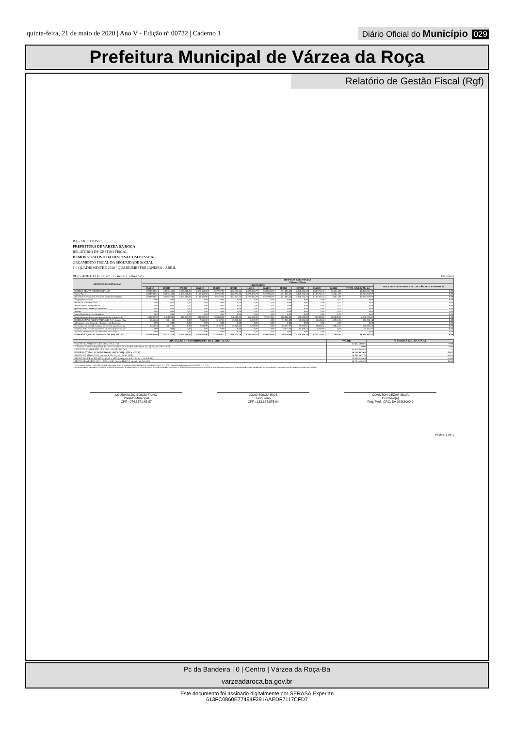quinta-feira, 21 de maio de 2020 | Ano V - Edição nº 00722 | Caderno 1
Diário Oficial do Município 029
Prefeitura Municipal de Várzea da Roça
Relatório de Gestão Fiscal (Rgf)
BA - EXECUTIVO
PREFEITURA DE VARZEA DA ROÇA
RELATÓRIO DE GESTÃO FISCAL
DEMONSTRATIVO DA DESPESA COM PESSOAL
ORÇAMENTO FISCAL DA SEGURIDADE SOCIAL
1o. QUADRIMESTRE 2020 / QUADRIMESTRE JANEIRO - ABRIL
RGF - ANEXO 1 (LRF, art . 55, inciso I, alínea "a") Em Reais
| DESPESAS COM PESSOAL | DESPESAS EXECUTADAS Últimos 12 Meses | | | | | | | | | | | | | |
| --- | --- | --- | --- | --- | --- | --- | --- | --- | --- | --- | --- | --- | --- | --- |
| | LIQUIDADAS | | | | | | | | | | | | | INSCRITAS EM RESTOS A PAGAR NÃO PROCESSADOS (b) |
| | 05/2019 | 06/2019 | 07/2019 | 08/2019 | 09/2019 | 10/2019 | 11/2019 | 12/2019 | 01/2020 | 02/2020 | 03/2020 | 04/2020 | TOTAL (ÚLT. 12 M.) (a) | |
| DESPESA BRUTA COM PESSOAL (I) | 1.939.989,51 | 1.400.146,86 | 1.391.511,85 | 1.422.463,98 | 1.537.737,02 | 1.413.373,34 | 1.529.962,79 | 2.599.260,48 | 1.371.085,33 | 1.276.723,22 | 1.316.762,43 | 1.258.814,99 | 18.457.831,79 | 0,00 |
| Pessoal Ativo | 1.699.989,51 | 1.160.146,86 | 1.151.511,85 | 1.182.463,98 | 1.187.737,02 | 1.172.873,34 | 1.175.962,79 | 2.226.985,66 | 1.251.085,33 | 1.156.723,22 | 1.196.762,43 | 1.138.814,98 | 15.701.056,97 | 0,00 |
| Vencimentos, Vantagens e Out ras Despesas Variáveis | 1.699.989,51 | 1.160.146,86 | 1.151.511,85 | 1.182.463,98 | 1.187.737,02 | 1.172.873,34 | 1.175.962,79 | 2.226.985,66 | 1.251.085,33 | 1.156.723,22 | 1.196.762,43 | 1.138.814,98 | 15.701.056,97 | 0,00 |
| Obrigações Patronais | 0,00 | 0,00 | 0,00 | 0,00 | 0,00 | 0,00 | 0,00 | 0,00 | 0,00 | 0,00 | 0,00 | 0,00 | 0,00 | 0,00 |
| Benefícios Previdenciários | 0,00 | 0,00 | 0,00 | 0,00 | 0,00 | 0,00 | 0,00 | 0,00 | 0,00 | 0,00 | 0,00 | 0,00 | 0,00 | 0,00 |
| Pessoal Inativo e Pensionistas | 0,00 | 0,00 | 0,00 | 0,00 | 0,00 | 0,00 | 0,00 | 0,00 | 0,00 | 0,00 | 0,00 | 0,00 | 0,00 | 0,00 |
| Aposentadorias, Reserva e Reformas | 0,00 | 0,00 | 0,00 | 0,00 | 0,00 | 0,00 | 0,00 | 0,00 | 0,00 | 0,00 | 0,00 | 0,00 | 0,00 | 0,00 |
| Pensões | 0,00 | 0,00 | 0,00 | 0,00 | 0,00 | 0,00 | 0,00 | 0,00 | 0,00 | 0,00 | 0,00 | 0,00 | 0,00 | 0,00 |
| Outros Benefícios Previdenciários | 0,00 | 0,00 | 0,00 | 0,00 | 0,00 | 0,00 | 0,00 | 0,00 | 0,00 | 0,00 | 0,00 | 0,00 | 0,00 | 0,00 |
| Outras despesas de pessoal decorrentes de contratos de | 240.000,00 | 240.000,00 | 240.000,00 | 240.000,00 | 350.000,00 | 240.500,00 | 354.000,00 | 372.274,82 | 200.000,00 | 200.000,00 | 200.000,00 | 200.000,00 | 2.756.774,82 | 0,00 |
| DESPESAS NÃO COMPUTADAS (II) (§ 1º do art . 19 da | 3.353,53 | 3.011,38 | 0,00 | 7.596,92 | 3.167,65 | 17.038,64 | 5.268,97 | 0,00 | 71.955,29 | 49.784,04 | 61.639,38 | 40.912,34 | 263.728,14 | 0,00 |
| Indenizações por Demissão e Incentivos à Demissão | 0,00 | 0,00 | 0,00 | 0,00 | 0,00 | 0,00 | 0,00 | 0,00 | 0,00 | 0,00 | 0,00 | 0,00 | 0,00 | 0,00 |
| Decorrentes de Decisão Judicial de período anterior ao da | 3.353,53 | 3.011,38 | 0,00 | 7.596,92 | 3.167,65 | 17.038,64 | 5.268,97 | 0,00 | 62.377,37 | 38.605,91 | 59.033,52 | 40.912,34 | 240.366,23 | 0,00 |
| Despesas de Exercícios Anteriores de período anterior ao | 0,00 | 0,00 | 0,00 | 0,00 | 0,00 | 0,00 | 0,00 | 0,00 | 9.577,92 | 11.178,13 | 2.605,86 | 0,00 | 23.361,91 | 0,00 |
| Inativos e Pensionistas com Recursos Vinculados | 0,00 | 0,00 | 0,00 | 0,00 | 0,00 | 0,00 | 0,00 | 0,00 | 0,00 | 0,00 | 0,00 | 0,00 | 0,00 | 0,00 |
| DESPESA LÍQUIDA COM PESSOAL (III) = (I - II) | 1.936.635,98 | 1.397.135,48 | 1.391.511,85 | 1.414.867,06 | 1.534.569,37 | 1.396.334,70 | 1.524.693,82 | 2.599.260,48 | 1.299.130,04 | 1.226.939,18 | 1.255.123,05 | 1.217.902,64 | 18.194.103,65 | 0,00 |
| APURAÇÃO DO CUMPRIMENTO DO LIMITE LEGAL | VALOR | % SOBRE A RCL AJUSTADA |
| --- | --- | --- |
| RECEITA CORRENTE LÍQUIDA - RCL (IV) | 34.412.708,85 | 0,00 |
| (-) Transferências obrigatórias da União relativas às emendas individuais (V) (§ 13, art. 166 da CF) | 0,00 | 0,00 |
| = RECEITA CORRENTE LÍQUIDA AJUSTADA (VI) | 34.412.708,85 | -- |
| DESPESA TOTAL COM PESSOAL - DTP (VII) = (III a + III b) | 18.194.103,65 | 52,87 |
| LIMITE MÁXIMO (VIII) (incisos I, II e III, art . 20 da LRF) | 18.582.862,78 | 54,00 |
| LIMITE PRUDENCIAL (IX) = (0,95 x VIII) (parágrafo único do art . 22 da LRF) | 17.653.719,64 | 51,30 |
| LIMITE DE ALERTA (X) = (0,90 x VIII) (inciso II do §1º do art . 59 da LRF) | 16.724.576,50 | 48,60 |
FONTE: Sistema: Sistema CONTÁBIL, Unidade Responsável: PREFEITURA DE VARZEA DA ROÇA, Emissão:21/05/2020, às 11:07:03, Assinado Digitalmente no dia 21/05/2020, às 11:07:03.
1. Nos demonstrativos elaborados no primeiro e no segundo quadrimestre de cada exercício, os valores de restos a pagar não processados inscritos em 31 de dezembro do exercício anterior continuarão a ser informados nesse campo. Esses valores não sofrem alteração pelo seu processamento, e somente no caso de cancelamento podem ser excluídos.
LOURIVALDO SOUZA FILHO
Prefeito Municipal
CPF : 074.667.145-87
JOAO SOUZA RIOS
Tesoureiro
CPF : 123.654.675-04
ODAILTON CEZAR SILVA
Contador(a)
Reg. Prof.: CRC: BA 023660/O-0
Página: 1 de 1
Pc da Bandeira | 0 | Centro | Várzea da Roça-Ba
varzeadaroca.ba.gov.br
Este documento foi assinado digitalmente por SERASA Experian
613FC0860E77494F391AAEDF7117CFD7